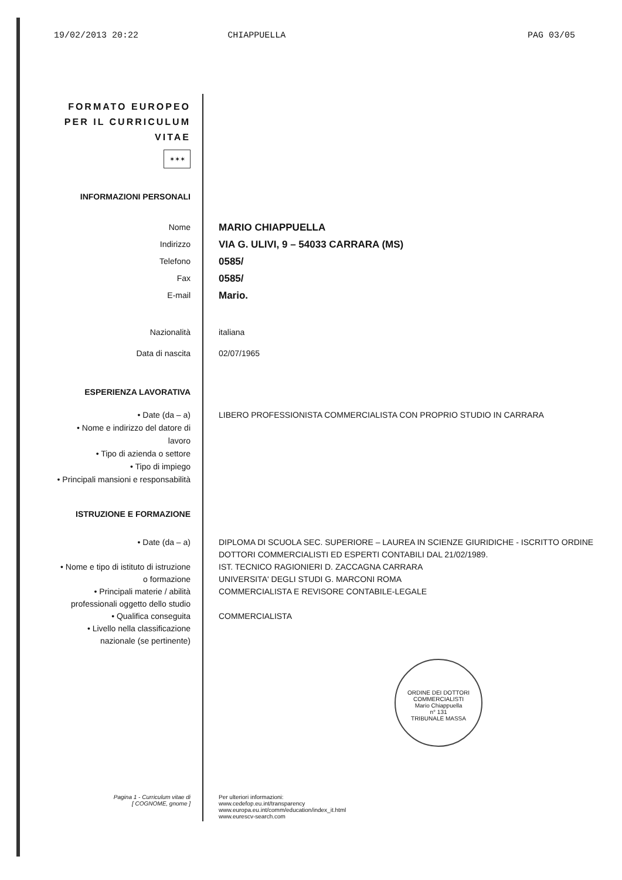19/02/2013 20:22 CHIAPPUELLA PAG 03/05
FORMATO EUROPEO
PER IL CURRICULUM
VITAE
✶✶✶
INFORMAZIONI PERSONALI
Nome
Indirizzo
Telefono
Fax
E-mail
MARIO CHIAPPUELLA
VIA G. ULIVI, 9 – 54033 CARRARA (MS)
0585/
0585/
Mario.
Nazionalità
Data di nascita
italiana
02/07/1965
ESPERIENZA LAVORATIVA
• Date (da – a)
• Nome e indirizzo del datore di lavoro
• Tipo di azienda o settore
• Tipo di impiego
• Principali mansioni e responsabilità
LIBERO PROFESSIONISTA COMMERCIALISTA CON PROPRIO STUDIO IN CARRARA
ISTRUZIONE E FORMAZIONE
• Date (da – a)
• Nome e tipo di istituto di istruzione o formazione
• Principali materie / abilità professionali oggetto dello studio
• Qualifica conseguita
• Livello nella classificazione nazionale (se pertinente)
DIPLOMA DI SCUOLA SEC. SUPERIORE – LAUREA IN SCIENZE GIURIDICHE - ISCRITTO ORDINE DOTTORI COMMERCIALISTI ED ESPERTI CONTABILI DAL 21/02/1989.
IST. TECNICO RAGIONIERI D. ZACCAGNA CARRARA
UNIVERSITA' DEGLI STUDI G. MARCONI ROMA
COMMERCIALISTA E REVISORE CONTABILE-LEGALE
COMMERCIALISTA
ORDINE DEI DOTTORI COMMERCIALISTI
Mario Chiappuella
n° 131
TRIBUNALE MASSA
Pagina 1 - Curriculum vitae di
[ COGNOME, gnome ]
Per ulteriori informazioni:
www.cedefop.eu.int/transparency
www.europa.eu.int/comm/education/index_it.html
www.eurescv-search.com